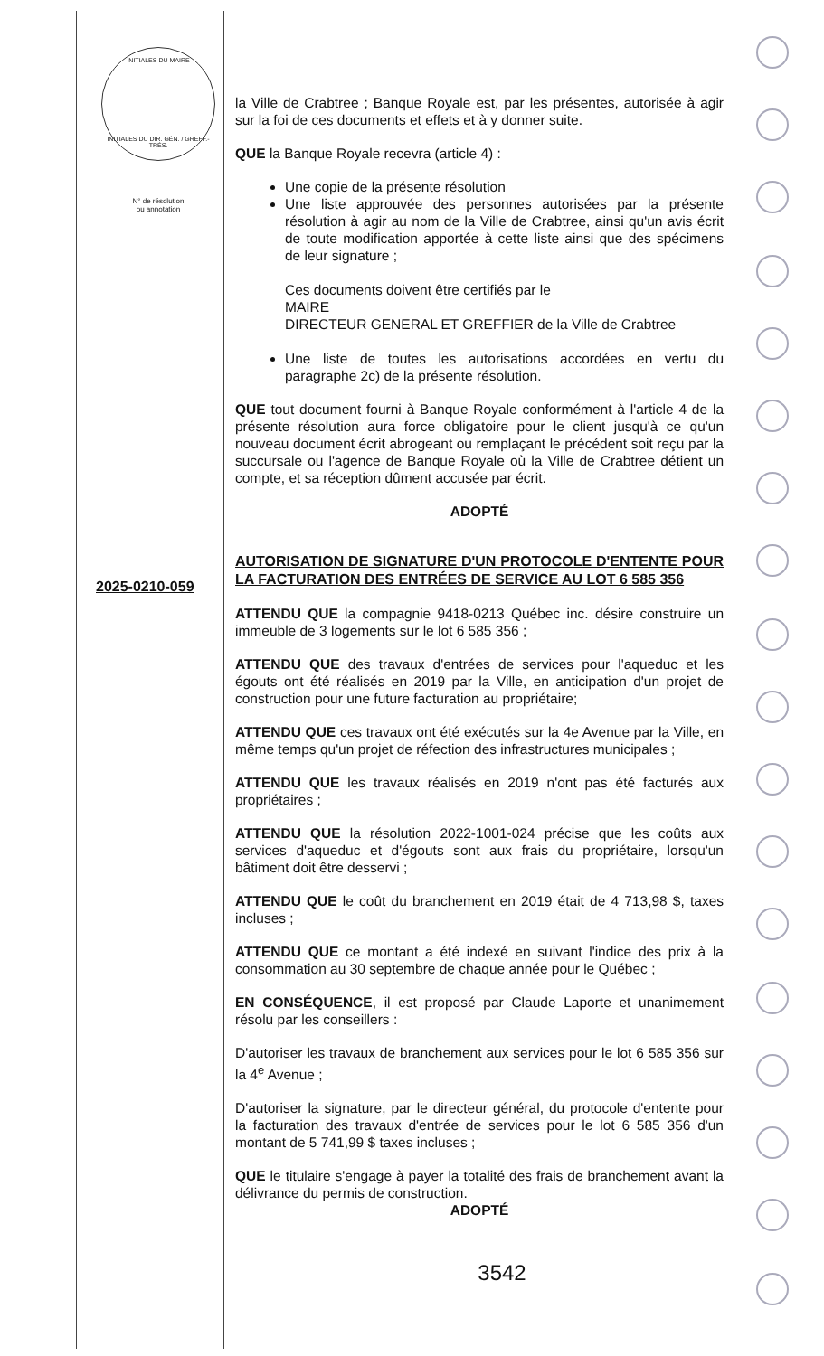INITIALES DU MAIRE
INITIALES DU DIR. GÉN. / GREFF.-TRÉS.
N° de résolution
ou annotation
2025-0210-059
la Ville de Crabtree ; Banque Royale est, par les présentes, autorisée à agir sur la foi de ces documents et effets et à y donner suite.
QUE la Banque Royale recevra (article 4) :
Une copie de la présente résolution
Une liste approuvée des personnes autorisées par la présente résolution à agir au nom de la Ville de Crabtree, ainsi qu'un avis écrit de toute modification apportée à cette liste ainsi que des spécimens de leur signature ;
Ces documents doivent être certifiés par le
MAIRE
DIRECTEUR GENERAL ET GREFFIER de la Ville de Crabtree
Une liste de toutes les autorisations accordées en vertu du paragraphe 2c) de la présente résolution.
QUE tout document fourni à Banque Royale conformément à l'article 4 de la présente résolution aura force obligatoire pour le client jusqu'à ce qu'un nouveau document écrit abrogeant ou remplaçant le précédent soit reçu par la succursale ou l'agence de Banque Royale où la Ville de Crabtree détient un compte, et sa réception dûment accusée par écrit.
ADOPTÉ
AUTORISATION DE SIGNATURE D'UN PROTOCOLE D'ENTENTE POUR LA FACTURATION DES ENTRÉES DE SERVICE AU LOT 6 585 356
ATTENDU QUE la compagnie 9418-0213 Québec inc. désire construire un immeuble de 3 logements sur le lot 6 585 356 ;
ATTENDU QUE des travaux d'entrées de services pour l'aqueduc et les égouts ont été réalisés en 2019 par la Ville, en anticipation d'un projet de construction pour une future facturation au propriétaire;
ATTENDU QUE ces travaux ont été exécutés sur la 4e Avenue par la Ville, en même temps qu'un projet de réfection des infrastructures municipales ;
ATTENDU QUE les travaux réalisés en 2019 n'ont pas été facturés aux propriétaires ;
ATTENDU QUE la résolution 2022-1001-024 précise que les coûts aux services d'aqueduc et d'égouts sont aux frais du propriétaire, lorsqu'un bâtiment doit être desservi ;
ATTENDU QUE le coût du branchement en 2019 était de 4 713,98 $, taxes incluses ;
ATTENDU QUE ce montant a été indexé en suivant l'indice des prix à la consommation au 30 septembre de chaque année pour le Québec ;
EN CONSÉQUENCE, il est proposé par Claude Laporte et unanimement résolu par les conseillers :
D'autoriser les travaux de branchement aux services pour le lot 6 585 356 sur la 4<sup>e</sup> Avenue ;
D'autoriser la signature, par le directeur général, du protocole d'entente pour la facturation des travaux d'entrée de services pour le lot 6 585 356 d'un montant de 5 741,99 $ taxes incluses ;
QUE le titulaire s'engage à payer la totalité des frais de branchement avant la délivrance du permis de construction.
ADOPTÉ
3542